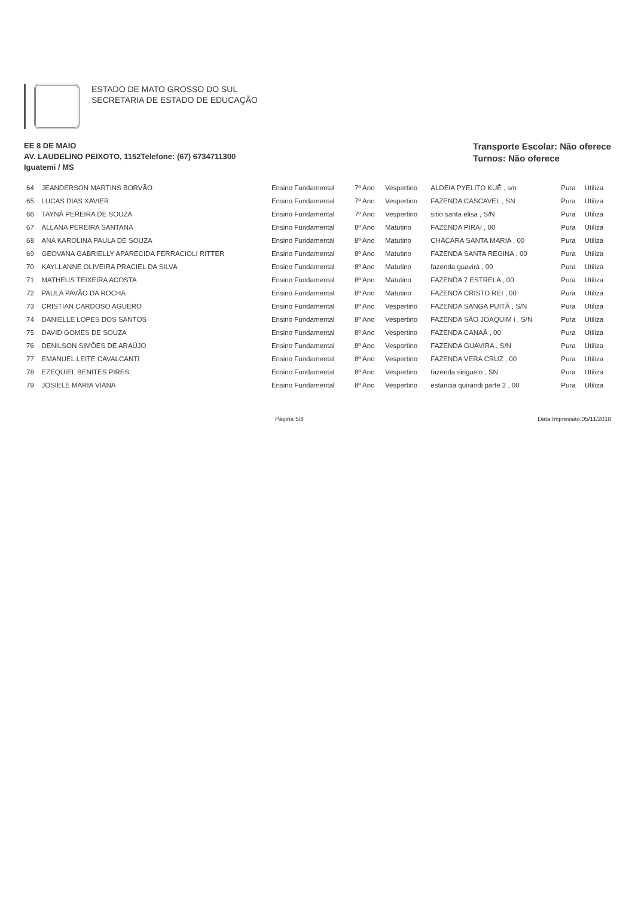ESTADO DE MATO GROSSO DO SUL
SECRETARIA DE ESTADO DE EDUCAÇÃO
EE 8 DE MAIO
AV. LAUDELINO PEIXOTO, 1152Telefone: (67) 6734711300
Iguatemi / MS
Transporte Escolar: Não oferece
Turnos: Não oferece
| 64 | JEANDERSON MARTINS BORVÃO | Ensino Fundamental | 7º Ano | Vespertino | ALDEIA PYELITO KUÊ , s/n | Pura | Utiliza |
| 65 | LUCAS DIAS XAVIER | Ensino Fundamental | 7º Ano | Vespertino | FAZENDA CASCAVEL , SN | Pura | Utiliza |
| 66 | TAYNÁ PEREIRA DE SOUZA | Ensino Fundamental | 7º Ano | Vespertino | sitio santa elisa , S/N | Pura | Utiliza |
| 67 | ALLANA PEREIRA SANTANA | Ensino Fundamental | 8º Ano | Matutino | FAZENDA PIRAI , 00 | Pura | Utiliza |
| 68 | ANA KAROLINA PAULA DE SOUZA | Ensino Fundamental | 8º Ano | Matutino | CHÁCARA SANTA MARIA , 00 | Pura | Utiliza |
| 69 | GEOVANA GABRIELLY APARECIDA FERRACIOLI RITTER | Ensino Fundamental | 8º Ano | Matutino | FAZENDA SANTA REGINA , 00 | Pura | Utiliza |
| 70 | KAYLLANNE OLIVEIRA PRACIEL DA SILVA | Ensino Fundamental | 8º Ano | Matutino | fazenda guavirá , 00 | Pura | Utiliza |
| 71 | MATHEUS TEIXEIRA ACOSTA | Ensino Fundamental | 8º Ano | Matutino | FAZENDA 7 ESTRELA , 00 | Pura | Utiliza |
| 72 | PAULA PAVÃO DA ROCHA | Ensino Fundamental | 8º Ano | Matutino | FAZENDA CRISTO REI , 00 | Pura | Utiliza |
| 73 | CRISTIAN CARDOSO AGUERO | Ensino Fundamental | 8º Ano | Vespertino | FAZENDA SANGA PUITÃ , S/N | Pura | Utiliza |
| 74 | DANIELLE LOPES DOS SANTOS | Ensino Fundamental | 8º Ano | Vespertino | FAZENDA SÃO JOAQUIM i , S/N | Pura | Utiliza |
| 75 | DAVID GOMES DE SOUZA | Ensino Fundamental | 8º Ano | Vespertino | FAZENDA CANAÃ , 00 | Pura | Utiliza |
| 76 | DENILSON SIMÕES DE ARAÚJO | Ensino Fundamental | 8º Ano | Vespertino | FAZENDA GUAVIRA , S/N | Pura | Utiliza |
| 77 | EMANUEL LEITE CAVALCANTI | Ensino Fundamental | 8º Ano | Vespertino | FAZENDA VERA CRUZ , 00 | Pura | Utiliza |
| 78 | EZEQUIEL BENITES PIRES | Ensino Fundamental | 8º Ano | Vespertino | fazenda siriguelo , SN | Pura | Utiliza |
| 79 | JOSIELE MARIA VIANA | Ensino Fundamental | 8º Ano | Vespertino | estancia quirandi parte 2 , 00 | Pura | Utiliza |
Página 5/8 Data Impressão:05/11/2018